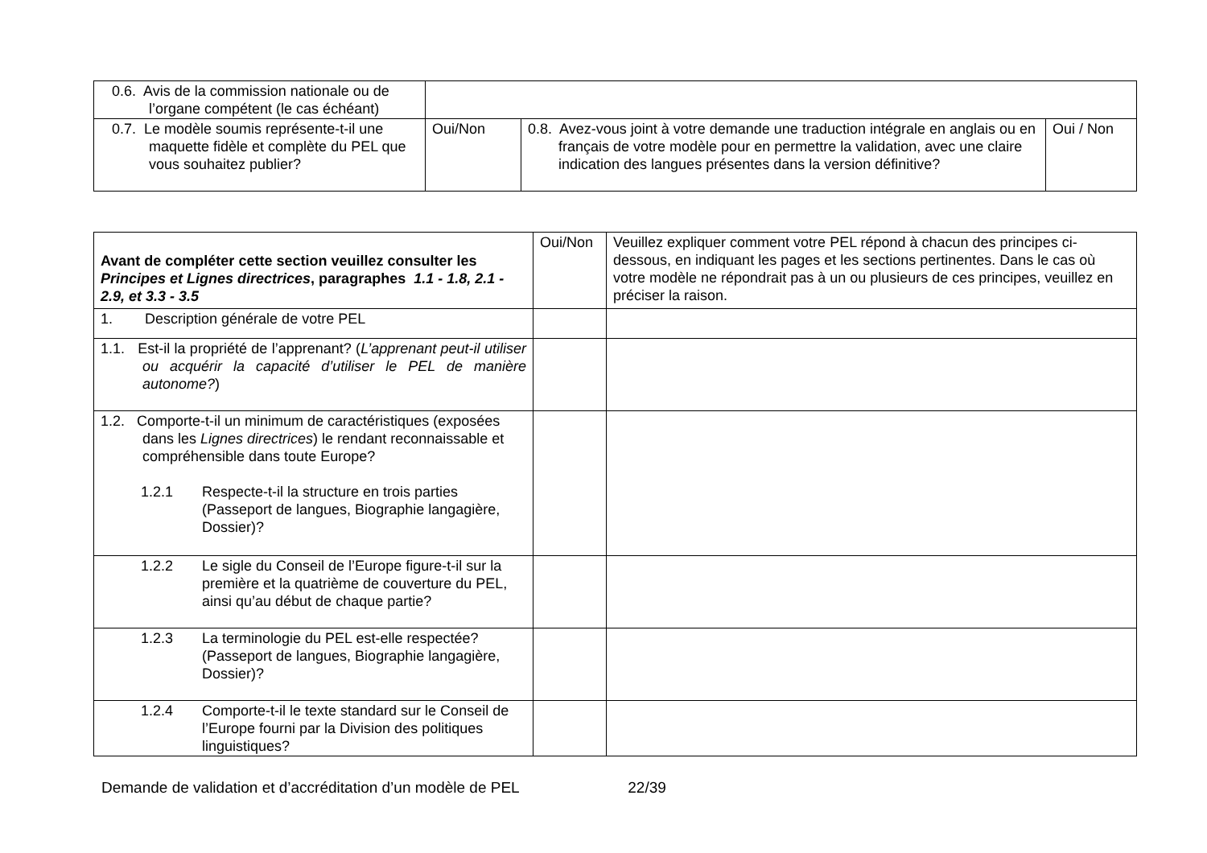| 0.6. Avis de la commission nationale ou de l’organe compétent (le cas échéant) | | | |
| 0.7. Le modèle soumis représente-t-il une maquette fidèle et complète du PEL que vous souhaitez publier? | Oui/Non | 0.8. Avez-vous joint à votre demande une traduction intégrale en anglais ou en français de votre modèle pour en permettre la validation, avec une claire indication des langues présentes dans la version définitive? | Oui / Non |
| Avant de compléter cette section veuillez consulter les Principes et Lignes directrices , paragraphes 1.1 - 1.8, 2.1 - 2.9, et 3.3 - 3.5 | Oui/Non | Veuillez expliquer comment votre PEL répond à chacun des principes ci-dessous, en indiquant les pages et les sections pertinentes. Dans le cas où votre modèle ne répondrait pas à un ou plusieurs de ces principes, veuillez en préciser la raison. |
| 1. Description générale de votre PEL | | |
| 1.1. Est-il la propriété de l’apprenant? ( L’apprenant peut-il utiliser ou acquérir la capacité d’utiliser le PEL de manière autonome? ) | | |
| 1.2. Comporte-t-il un minimum de caractéristiques (exposées dans les Lignes directrices ) le rendant reconnaissable et compréhensible dans toute Europe? 1.2.1 Respecte-t-il la structure en trois parties (Passeport de langues, Biographie langagière, Dossier)? | | |
| 1.2.2 Le sigle du Conseil de l’Europe figure-t-il sur la première et la quatrième de couverture du PEL, ainsi qu’au début de chaque partie? | | |
| 1.2.3 La terminologie du PEL est-elle respectée? (Passeport de langues, Biographie langagière, Dossier)? | | |
| 1.2.4 Comporte-t-il le texte standard sur le Conseil de l’Europe fourni par la Division des politiques linguistiques? | | |
Demande de validation et d’accréditation d’un modèle de PEL 22/39